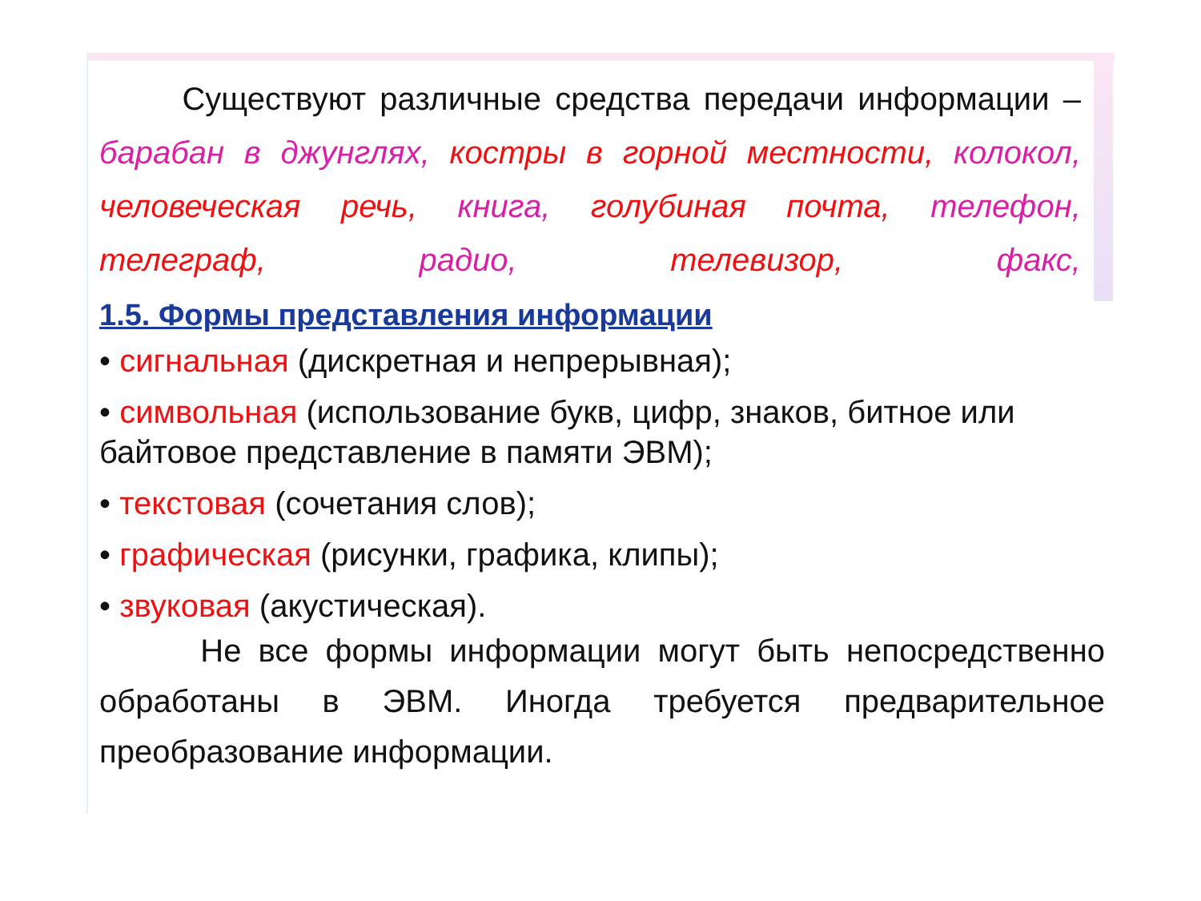Существуют различные средства передачи информации – барабан в джунглях, костры в горной местности, колокол, человеческая речь, книга, голубиная почта, телефон, телеграф, радио, телевизор, факс,
1.5. Формы представления информации
• сигнальная (дискретная и непрерывная);
• символьная (использование букв, цифр, знаков, битное или байтовое представление в памяти ЭВМ);
• текстовая (сочетания слов);
• графическая (рисунки, графика, клипы);
• звуковая (акустическая).
Не все формы информации могут быть непосредственно обработаны в ЭВМ. Иногда требуется предварительное преобразование информации.